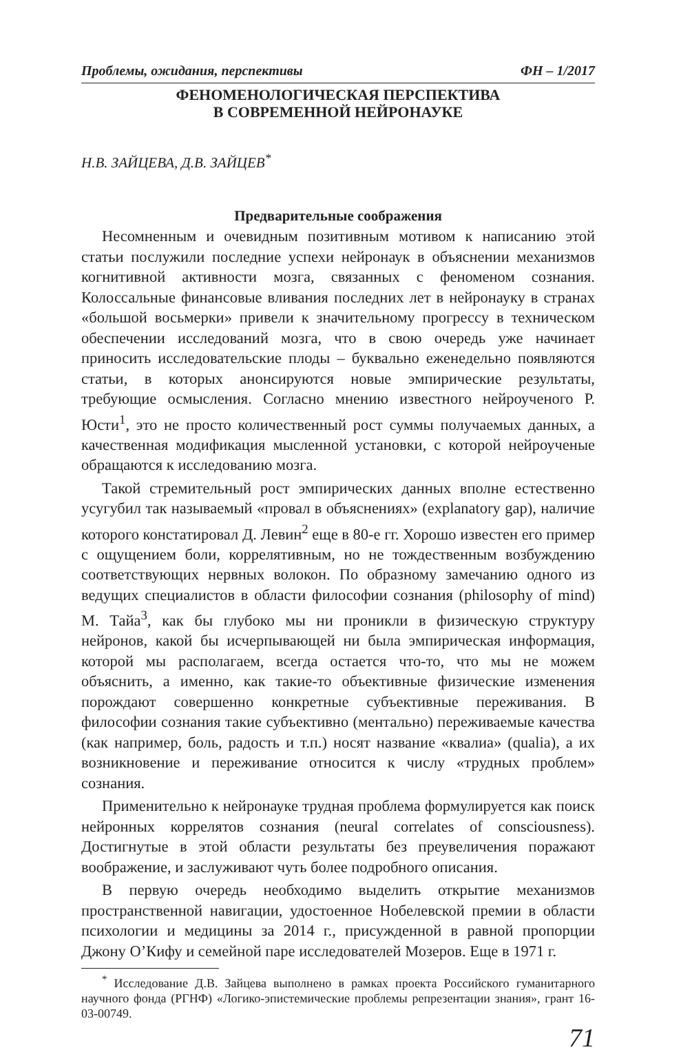Проблемы, ожидания, перспективы ФН – 1/2017
ФЕНОМЕНОЛОГИЧЕСКАЯ ПЕРСПЕКТИВА
В СОВРЕМЕННОЙ НЕЙРОНАУКЕ
Н.В. ЗАЙЦЕВА, Д.В. ЗАЙЦЕВ<sup>*</sup>
Предварительные соображения
Несомненным и очевидным позитивным мотивом к написанию этой статьи послужили последние успехи нейронаук в объяснении механизмов когнитивной активности мозга, связанных с феноменом сознания. Колоссальные финансовые вливания последних лет в нейронауку в странах «большой восьмерки» привели к значительному прогрессу в техническом обеспечении исследований мозга, что в свою очередь уже начинает приносить исследовательские плоды – буквально еженедельно появляются статьи, в которых анонсируются новые эмпирические результаты, требующие осмысления. Согласно мнению известного нейроученого Р. Юсти<sup>1</sup>, это не просто количественный рост суммы получаемых данных, а качественная модификация мысленной установки, с которой нейроученые обращаются к исследованию мозга.
Такой стремительный рост эмпирических данных вполне естественно усугубил так называемый «провал в объяснениях» (explanatory gap), наличие которого констатировал Д. Левин<sup>2</sup> еще в 80-е гг. Хорошо известен его пример с ощущением боли, коррелятивным, но не тождественным возбуждению соответствующих нервных волокон. По образному замечанию одного из ведущих специалистов в области философии сознания (philosophy of mind) М. Тайа<sup>3</sup>, как бы глубоко мы ни проникли в физическую структуру нейронов, какой бы исчерпывающей ни была эмпирическая информация, которой мы располагаем, всегда остается что-то, что мы не можем объяснить, а именно, как такие-то объективные физические изменения порождают совершенно конкретные субъективные переживания. В философии сознания такие субъективно (ментально) переживаемые качества (как например, боль, радость и т.п.) носят название «квалиа» (qualia), а их возникновение и переживание относится к числу «трудных проблем» сознания.
Применительно к нейронауке трудная проблема формулируется как поиск нейронных коррелятов сознания (neural correlates of consciousness). Достигнутые в этой области результаты без преувеличения поражают воображение, и заслуживают чуть более подробного описания.
В первую очередь необходимо выделить открытие механизмов пространственной навигации, удостоенное Нобелевской премии в области психологии и медицины за 2014 г., присужденной в равной пропорции Джону О’Кифу и семейной паре исследователей Мозеров. Еще в 1971 г.
<sup>*</sup> Исследование Д.В. Зайцева выполнено в рамках проекта Российского гуманитарного научного фонда (РГНФ) «Логико-эпистемические проблемы репрезентации знания», грант 16-03-00749.
71